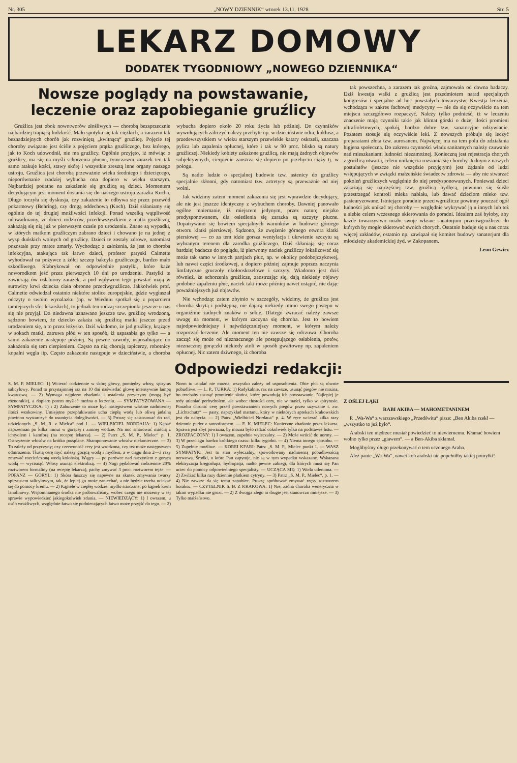Nr. 305 „NOWY DZIENNIK“ wtorek 13.11. 1928 Str. 5
LEKARZ DOMOWY
DODATEK TYGODNIOWY „NOWEGO DZIENNIKA“
Nowsze poglądy na powstawanie, leczenie oraz zapobieganie gruźlicy
Gruźlica jest obok nowotworów złośliwych — chorobą bezsprzecznie najbardziej trapiącą ludzkość. Mało spotyka się tak ciężkich, a zarazem tak beznadziejnych chorób jak rozwiniętą „kwitnącą“ gruźlicę. Pojęcie tej choroby związane jest ściśle z pojęciem prątka gruźliczego, bez którego, jak to Koch udowodnił, nie ma gruźlicy. Ogólnie przyjęto, iż mówiąc o gruźlicy, ma się na myśli schorzenia płucne, tymczasem zarazek ten tak samo atakuje kości, stawy skórę i wszystkie zresztą inne organy naszego ustroju. Gruźlica jest chorobą przeważnie wieku średniego i dziecięcego, nieporównanie rzadziej wybucha ona dopiero w wieku starszym. Najbardziej podatne na zakażenie się gruźlicą są dzieci. Momentem decydującym jest moment dostania się do naszego ustroju zarazka Kocha. Długo toczyła się dyskusja, czy zakażenie to odbywa się przez przewód pokarmowy (Behring), czy drogą oddechową (Koch). Dziś skłaniamy się ogólnie do tej drugiej możliwości infekcji. Ponad wszelką wątpliwość udowadniamy, że dzieci rodziców, przedewszystkiem z matki gruźliczej, zakażają się nią już w pierwszym czasie po urodzeniu. Znane są wypadki, w których matkom gruźliczym zabrano dzieci i chowano je na jednej z wysp duńskich wolnych od gruźlicy. Dzieci te zostały zdrowe, natomiast pozostałe przy matce zmarły. Wychodząc z założenia, że jest to choroba infekcyjna, atakująca tak łatwo dzieci, profesor paryski Calmette wyhodował na pożywce z żółci szczep bakcyla gruźliczego, bardzo mało szkodliwego. Sfabrykował on odpowiednie pastylki, które każe noworodkom jeść przez pierwszych 10 dni po urodzeniu. Pastylki te zawierają ów osłabiony zarazek, a pod wpływem tego powstać mają w surowicy krwi dziecka ciała obronne przeciwgruźlicze. Jakkolwiek prof. Calmette odwiedzał ostatnio niektóre stolice europejskie, gdzie wygłaszał odczyty o swoim wynalazku (np. w Wiedniu spotkał się z poparciem tamtejszych sfer lekarskich), to jednak ten rodzaj szczepionki jeszcze u nas się nie przyjął. Do niedawna uznawano jeszcze tzw. gruźlicę wrodzoną, sądzono bowiem, że dziecko zakaża się gruźlicą matki jeszcze przed urodzeniem się, a to przez łożysko. Dziś wiadomo, że jad gruźlicy, krążący w sokach matki, zatruwa płód w ten sposób, iż uspasabia go tylko — a samo zakażenie następuje później. Są pewne zawody, usposabiające do zakażenia się tem cierpieniem. Często na nią chorują tapicerzy, robotnicy kopalni węgla itp. Często zakażenie następuje w dzieciństwie, a choroba wybucha dopiero około 20 roku życia lub później. Do czynników wywołujących zaliczyć należy przebyte np. w dzieciństwie odra, koklusz, a przedewszystkiem w wieku starszym przewlekłe katary oskrzeli, znaczna pylica lub zapalenia opłucnej, które i tak w 90 proc. blisko są natury gruźliczej. Niekiedy kobiety zakażone gruźlicą, nie mają żadnych objawów subjektywnych, cierpienie zaostrza się dopiero po przebyciu ciąży tj. w połogu.
Są nadto ludzie o specjalnej budowie tzw. astenicy do gruźlicy specjalnie skłonni, gdy natomiast tzw. artretycy są przeważnie od niej wolni.
Jak widzimy zatem moment zakażenia się jest wprawdzie decydujący, ale nie jest jeszcze identyczny z wybuchem choroby. Dawniej panowało ogólne mniemanie, iż miejscem jedynym, przez naturę niejako predysponowanem, dla osiedlenia się zarazka są szczyty płucne. Dopatrywano się bowiem specjalnych warunków w budowie górnego otworu klatki piersiowej. Sądzono, że zwężenie górnego otwora klatki piersiowej — co za tem idzie gorsza wentylacja i ukrwienie szczytu są wybranym terenem dla zarodka gruźliczego. Dziś skłaniają się coraz bardziej badacze do poglądu, iż pierwotny naciek gruźliczy lokalizować się może tak samo w innych partjach płuc, np. w okolicy podobojczykowej, lub nawet części środkowej, a dopiero później zajmuje poprzez naczynia limfatyczne gruczoły okołooskrzelowe i szczyty. Wiadomo jest dziś również, że schorzenia gruźlicze, zaostrzając się, dają niekiedy objawy podobne zapaleniu płuc, naciek taki może później nawet ustąpić, nie dając poważniejszych już objawów.
Nie wchodząc zatem zbytnio w szczegóły, widzimy, że gruźlica jest chorobą skrytą i podstępną, nie dającą niekiedy mimo swego postępu w organiźmie żadnych znaków o sobie. Dlatego zwracać należy zawsze uwagę na moment, w którym zaczyna się choroba. Jest to bowiem najodpowiedniejszy i najwdzięczniejszy moment, w którym należy rozpocząć leczenie. Ale moment ten nie zawsze się odczuwa. Choroba zacząć się może od nieznacznego ale postępującego osłabienia, potów, nieznacznej gorączki niekiedy atoli w sposób gwałtowny np. zapaleniem opłucnej. Nic zatem dziwnego, iż choroba
tak powszechna, a zarazem tak groźna, zajmowała od dawna badaczy. Dziś kwestja walki z gruźlicą jest przedmiotem narad specjalnych kongresów i specjalne ad hoc powstałych towarzystw. Kwestja leczenia, wchodząca w zakres fachowej medycyny — nie da się oczywiście na tem miejscu szczegółowo rozpaczyć. Należy tylko podnieść, iż w leczeniu znaczenie mają czynniki takie jak klimat górski o dużej ilości promieni ultrafioletowych, spokój, bardzo dobre tzw. sanatoryjne odżywianie. Pozatem stosuje się oczywiście leki. Z nowszych próbuje się leczyć preparatami złota tzw. aurosanem. Najwięcej ma na tem polu do zdziałania higjena społeczna. Do zakresu czynności władz sanitarnych należy czuwanie nad mieszkaniami ludności niezamożnej. Konieczną jest rejestracja chorych z gruźlicą otwartą, celem uniknięcia rozsiania się choroby. Jednym z naszych postulatów (jeszcze nie wszędzie przyjętym) jest żądanie od ludzi wstępujących w związki małżeńskie świadectw zdrowia — aby nie stwarzać pokoleń gruźliczych względnie do niej predysponowanych. Ponieważ dzieci zakażają się najczęściej tzw. gruźlicą bydlęcą, powinno się ściśle przestrzegać kontroli mleka nabiału, lub dawać dzieciom mleko tzw. pasteuryzowane. Istniejące poradnie przeciwgruźlicze powinny pouczać ogół ludności jak unikać tej choroby — względnie wykrywać ją u innych lub też u siebie celem wczesnego skierowania do poradni. Idealem zaś byłoby, aby każde towarzystwo miało swoje własne sanatorjum przeciwgruźlicze do których by mogło skierować swoich chorych. Ostatnio buduje się u nas coraz więcej zakładów, ostatnio np. zawiązał się komitet budowy sanatorjum dla młodzieży akademickiej żyd. w Zakopanem.
Leon Gewirz
Odpowiedzi redakcji:
S. M. P. MIELEC: 1) Wcierać codziennie w skórę głowy, pomiędzy włosy, spirytus salicylowy. Ponad to przynajmniej raz na 10 dni naświetlać głowę intensywnie lampą kwarcową. — 2) Wymaga najpierw zbadania i ustalenia przyczyny (mogą być różnorakie), a dopiero potem myśleć można o leczeniu. — SYMPATYZOWANA — SYMPATYCZKA: 1) i 2) Zaburzenie to może być następstwem właśnie nadmiernej ilości woskowiny. Umiejętne przepłukiwanie ucha ciepłą wodą lub oliwą jadalną powinno wystarczyć do usunięcia dolegliwości. — 3) Proszę się zastosować do rad, udzielonych „S. M. R. z Mielca“ pod 1. — WIELBICIEL NORDAUA: 1) Kąpać naprzemian po kilka minut w gorącej i zimnej wodzie. Na noc smarować maścią z ichtyolem i kamforą (na receptę lekarza). — 2) Patrz „S. M. P., Mielec“ p. 1. Ostrzyżenie włosów na krótko pożądane. Shamponowanie włosów niekonieczne. — 3) To zależy od przyczyny; czy czerwoność cery jest wrodzona, czy też może następstwem odmrożenia. Tłustą cerę myć należy gorącą wodą i mydłem, a w ciągu dnia 2—3 razy zmywać rozcieńczoną wodą kolońską. Wągry — po parówce nad naczyniem z gorącą wodą — wycisnąć. Włosy usunąć elektrolizą. — 4) Nogi pędzlować codziennie 20% roztworem formaliny (na receptę lekarza), pachy zmywać 3 proc. roztworem tejże. — POPANZ — GORYL: 1) Skóra łuszczy się napewne na skutek zmywania twarzy spirytusem salicylowym, tak, że lepiej go może zaniechać, a nie będzie trzeba uciekać się do pomocy kremu. — 2) Kąpiele w ciepłej wodzie: mydło siarczane; po kąpieli krem lanolinowy. Wspomnianego środka nie próbowaliśmy, wobec czego nie możemy w tej sprawie wypowiedzieć jakiegokolwiek zdania. — NIEWIEDZĄCY: 1) I owszem, u osób wrażliwych, względnie łatwo się podniecających łatwo może przyjść do tego. — 2) Norm tu ustalać nie można, wszystko zależy od usposobienia. Obie płci są równie pobudliwe. — L. P., TURKA: 1) Radykalnie, raz na zawsze, usunąć piegów nie można, bo trzebaby usunąć promienie słońca, które powodują ich powstawanie. Najlepiej je tedy utleniać perhydrolem, ale wobec tłustości cery, nie w maści, tylko w spirytusie. Ponadto chronić cerę przed powstawaniem nowych piegów przez używanie t. zw. „Lichtschutz“ — pasty, naprzykład mattanu, który w niektórych aptekach krakowskich jest do nabycia. — 2) Patrz „Wielbiciel Nordaua“ p. 4. W ręce wcierać kilka razy dziennie puder z tannoformem. — E. K. MIELEC: Konieczne zbadanie przez lekarza. Sprawa jest zbyt poważna, by można było radzić cokolwiek tylko na podstawie listu. — ZROZPACZONY: 1) I owszem, zupełnie wyleczalny. — 2) Może wrócić do normy. — 3) W przeciągu bardzo krótkiego czasu: kilku tygodni. — 4) Niema innego sposobu. — 5) Zupełnie możliwe. — KOREI KFARI: Patrz „S. M. P., Mielec punkt 1. — WASZ SYMPATYK: Jest to stan wyleczalny, spowodowany nadmierną pobudliwością nerwową. Środki, o które Pan zapytuje, nie są w tym wypadku wskazane. Wskazana elektryzacja kręgosłupa, hydropatja, nadto pewne zabiegi, dla których musi się Pan uciec do pomocy odpowiedniego specjalisty. — UCZĄCA SIĘ: 1) Woda utleniona. — 2) Zwilżać kilka razy dziennie płatkiem cytryny. — 3) Patrz „S. M. P., Mielec“, p. 1. — 4) Nie zawsze da się temu zapobiec. Proszę spróbować zmywać rzęsy roztworem boraksu. — CZYTELNIK S. B. Z KRAKOWA: 1) Nie, żadna choroba weneryczna w takim wypadku nie grozi. — 2) Z dwojga złego to drugie jest stanowczo mniejsze. — 3) Tylko małżeństwo.
Z OŚLEJ ŁĄKI
RABI AKIBA — MAHOMETANINEM
P. „Wa-Wa“ z warszawskiego „Przedświtu“ pisze: „Ben Akiba rzekł — „wszystko to już było“.
Arabski ten mędrzec musiał powiedzieć to niewiernemu. Kłamać bowiem wolno tylko przez „giawem“. — a Ben-Akiba skłamał.
Moglibyśmy długo przekonywać o tem uczonego Araba.
Ależ panie „Wa-Wa“, nawet koń arabski nie popełniłby takiej pomyłki!